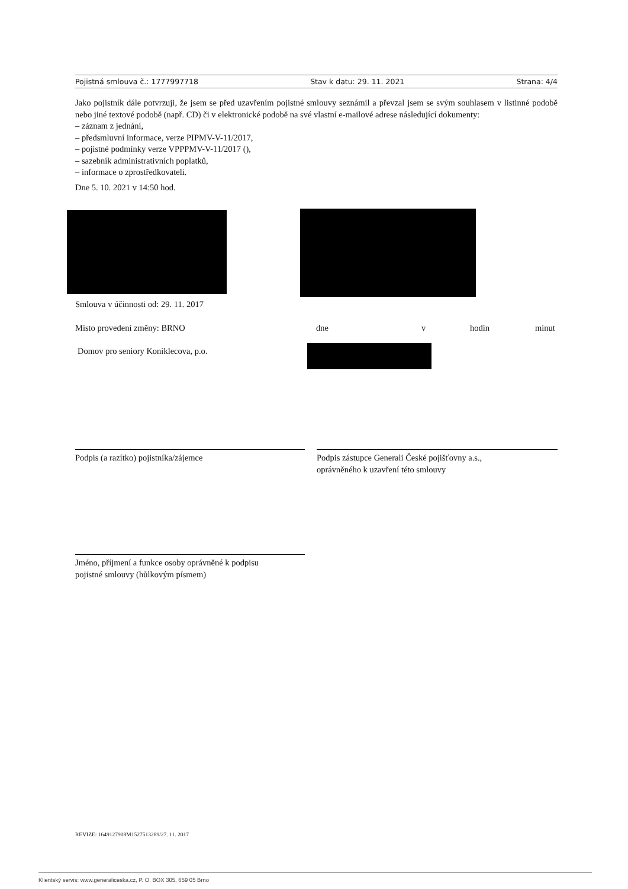Pojistná smlouva č.: 1777997718 Stav k datu: 29. 11. 2021 Strana: 4/4
Jako pojistník dále potvrzuji, že jsem se před uzavřením pojistné smlouvy seznámil a převzal jsem se svým souhlasem v listinné podobě nebo jiné textové podobě (např. CD) či v elektronické podobě na své vlastní e-mailové adrese následující dokumenty:
– záznam z jednání,
– předsmluvní informace, verze PIPMV-V-11/2017,
– pojistné podmínky verze VPPPMV-V-11/2017 (),
– sazebník administrativních poplatků,
– informace o zprostředkovateli.
Dne 5. 10. 2021 v 14:50 hod.
Smlouva v účinnosti od: 29. 11. 2017
Místo provedení změny: BRNO dne v hodin minut
Domov pro seniory Koniklecova, p.o.
Podpis (a razítko) pojistníka/zájemce
Podpis zástupce Generali České pojišťovny a.s.,
oprávněného k uzavření této smlouvy
Jméno, příjmení a funkce osoby oprávněné k podpisu
pojistné smlouvy (hůlkovým písmem)
REVIZE: 1649127908M1527513289/27. 11. 2017
Klientský servis: www.generaliceska.cz, P. O. BOX 305, 659 05 Brno